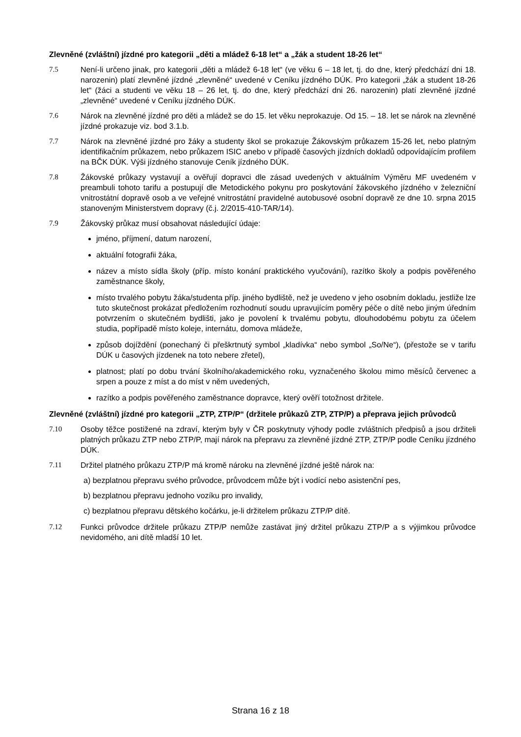Zlevněné (zvláštní) jízdné pro kategorii „děti a mládež 6-18 let“ a „žák a student 18-26 let“
7.5 Není-li určeno jinak, pro kategorii „děti a mládež 6-18 let“ (ve věku 6 – 18 let, tj. do dne, který předchází dni 18. narozenin) platí zlevněné jízdné „zlevněné“ uvedené v Ceníku jízdného DÚK. Pro kategorii „žák a student 18-26 let“ (žáci a studenti ve věku 18 – 26 let, tj. do dne, který předchází dni 26. narozenin) platí zlevněné jízdné „zlevněné“ uvedené v Ceníku jízdného DÚK.
7.6 Nárok na zlevněné jízdné pro děti a mládež se do 15. let věku neprokazuje. Od 15. – 18. let se nárok na zlevněné jízdné prokazuje viz. bod 3.1.b.
7.7 Nárok na zlevněné jízdné pro žáky a studenty škol se prokazuje Žákovským průkazem 15-26 let, nebo platným identifikačním průkazem, nebo průkazem ISIC anebo v případě časových jízdních dokladů odpovídajícím profilem na BČK DÚK. Výši jízdného stanovuje Ceník jízdného DÚK.
7.8 Žákovské průkazy vystavují a ověřují dopravci dle zásad uvedených v aktuálním Výměru MF uvedeném v preambuli tohoto tarifu a postupují dle Metodického pokynu pro poskytování žákovského jízdného v železniční vnitrostátní dopravě osob a ve veřejné vnitrostátní pravidelné autobusové osobní dopravě ze dne 10. srpna 2015 stanoveným Ministerstvem dopravy (č.j. 2/2015-410-TAR/14).
7.9 Žákovský průkaz musí obsahovat následující údaje:
jméno, příjmení, datum narození,
aktuální fotografii žáka,
název a místo sídla školy (příp. místo konání praktického vyučování), razítko školy a podpis pověřeného zaměstnance školy,
místo trvalého pobytu žáka/studenta příp. jiného bydliště, než je uvedeno v jeho osobním dokladu, jestliže lze tuto skutečnost prokázat předložením rozhodnutí soudu upravujícím poměry péče o dítě nebo jiným úředním potvrzením o skutečném bydlišti, jako je povolení k trvalému pobytu, dlouhodobému pobytu za účelem studia, popřípadě místo koleje, internátu, domova mládeže,
způsob dojíždění (ponechaný či přeškrtnutý symbol „kladívka“ nebo symbol „So/Ne“), (přestože se v tarifu DÚK u časových jízdenek na toto nebere zřetel),
platnost; platí po dobu trvání školního/akademického roku, vyznačeného školou mimo měsíců červenec a srpen a pouze z míst a do míst v něm uvedených,
razítko a podpis pověřeného zaměstnance dopravce, který ověří totožnost držitele.
Zlevněné (zvláštní) jízdné pro kategorii „ZTP, ZTP/P“ (držitele průkazů ZTP, ZTP/P) a přeprava jejich průvodců
7.10 Osoby těžce postižené na zdraví, kterým byly v ČR poskytnuty výhody podle zvláštních předpisů a jsou držiteli platných průkazu ZTP nebo ZTP/P, mají nárok na přepravu za zlevněné jízdné ZTP, ZTP/P podle Ceníku jízdného DÚK.
7.11 Držitel platného průkazu ZTP/P má kromě nároku na zlevněné jízdné ještě nárok na:
a) bezplatnou přepravu svého průvodce, průvodcem může být i vodící nebo asistenční pes,
b) bezplatnou přepravu jednoho vozíku pro invalidy,
c) bezplatnou přepravu dětského kočárku, je-li držitelem průkazu ZTP/P dítě.
7.12 Funkci průvodce držitele průkazu ZTP/P nemůže zastávat jiný držitel průkazu ZTP/P a s výjimkou průvodce nevidomého, ani dítě mladší 10 let.
Strana 16 z 18